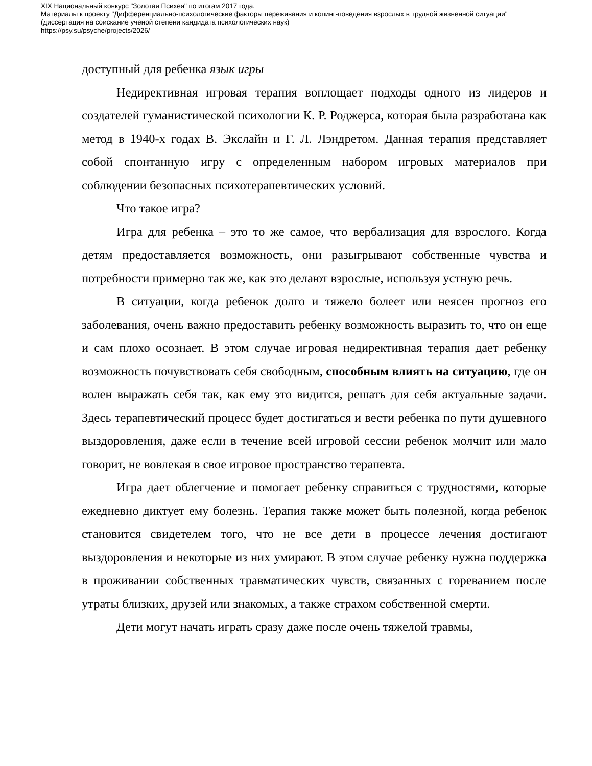XIX Национальный конкурс "Золотая Психея" по итогам 2017 года.
Материалы к проекту "Дифференциально-психологические факторы переживания и копинг-поведения взрослых в трудной жизненной ситуации"
(диссертация на соискание ученой степени кандидата психологических наук)
https://psy.su/psyche/projects/2026/
доступный для ребенка язык игры
Недирективная игровая терапия воплощает подходы одного из лидеров и создателей гуманистической психологии К. Р. Роджерса, которая была разработана как метод в 1940-х годах В. Экслайн и Г. Л. Лэндретом. Данная терапия представляет собой спонтанную игру с определенным набором игровых материалов при соблюдении безопасных психотерапевтических условий.
Что такое игра?
Игра для ребенка – это то же самое, что вербализация для взрослого. Когда детям предоставляется возможность, они разыгрывают собственные чувства и потребности примерно так же, как это делают взрослые, используя устную речь.
В ситуации, когда ребенок долго и тяжело болеет или неясен прогноз его заболевания, очень важно предоставить ребенку возможность выразить то, что он еще и сам плохо осознает. В этом случае игровая недирективная терапия дает ребенку возможность почувствовать себя свободным, способным влиять на ситуацию, где он волен выражать себя так, как ему это видится, решать для себя актуальные задачи. Здесь терапевтический процесс будет достигаться и вести ребенка по пути душевного выздоровления, даже если в течение всей игровой сессии ребенок молчит или мало говорит, не вовлекая в свое игровое пространство терапевта.
Игра дает облегчение и помогает ребенку справиться с трудностями, которые ежедневно диктует ему болезнь. Терапия также может быть полезной, когда ребенок становится свидетелем того, что не все дети в процессе лечения достигают выздоровления и некоторые из них умирают. В этом случае ребенку нужна поддержка в проживании собственных травматических чувств, связанных с гореванием после утраты близких, друзей или знакомых, а также страхом собственной смерти.
Дети могут начать играть сразу даже после очень тяжелой травмы,